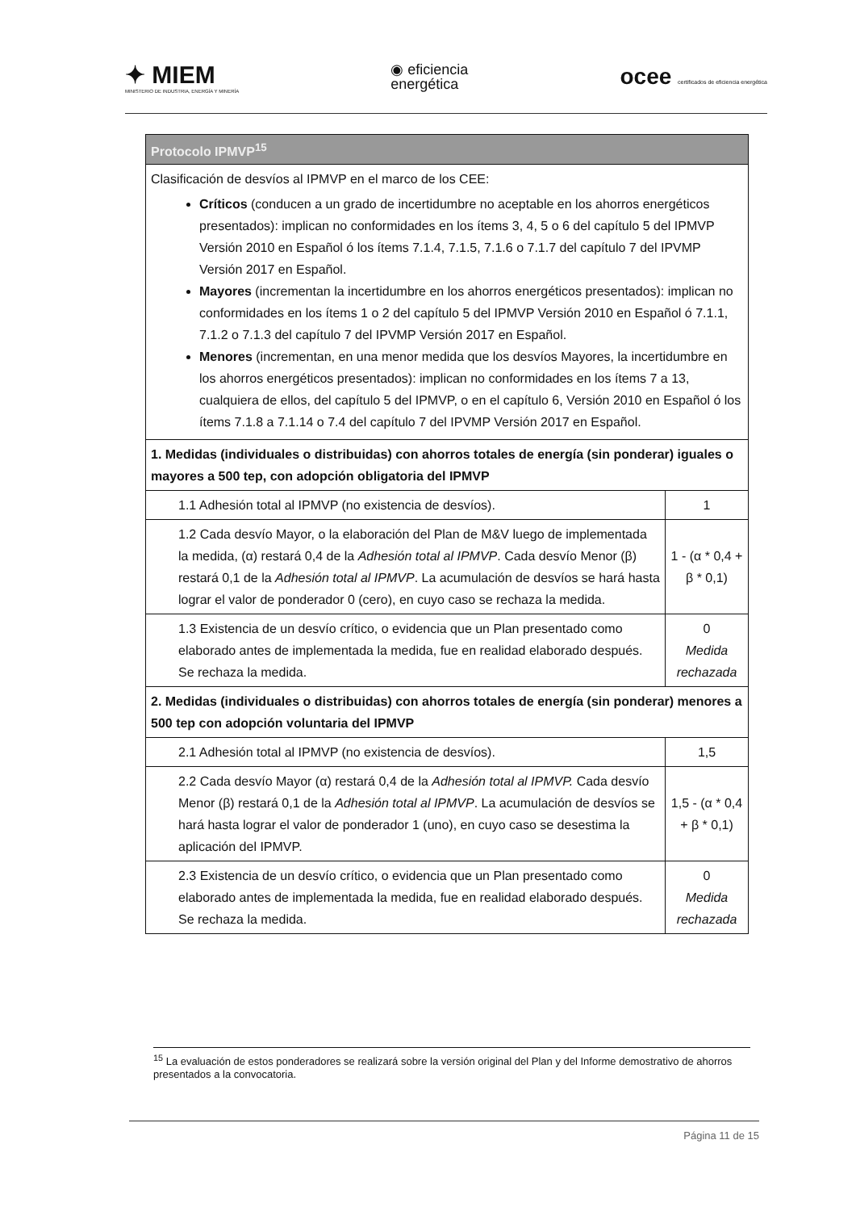✦ MIEM
MINISTERIO DE INDUSTRIA, ENERGÍA Y MINERÍA
◉ eficiencia
energética
ocee certificados de eficiencia energética
| Protocolo IPMVP<sup>15</sup> | |
| Clasificación de desvíos al IPMVP en el marco de los CEE: Críticos (conducen a un grado de incertidumbre no aceptable en los ahorros energéticos presentados): implican no conformidades en los ítems 3, 4, 5 o 6 del capítulo 5 del IPMVP Versión 2010 en Español ó los ítems 7.1.4, 7.1.5, 7.1.6 o 7.1.7 del capítulo 7 del IPVMP Versión 2017 en Español. Mayores (incrementan la incertidumbre en los ahorros energéticos presentados): implican no conformidades en los ítems 1 o 2 del capítulo 5 del IPMVP Versión 2010 en Español ó 7.1.1, 7.1.2 o 7.1.3 del capítulo 7 del IPVMP Versión 2017 en Español. Menores (incrementan, en una menor medida que los desvíos Mayores, la incertidumbre en los ahorros energéticos presentados): implican no conformidades en los ítems 7 a 13, cualquiera de ellos, del capítulo 5 del IPMVP, o en el capítulo 6, Versión 2010 en Español ó los ítems 7.1.8 a 7.1.14 o 7.4 del capítulo 7 del IPVMP Versión 2017 en Español. | |
| 1. Medidas (individuales o distribuidas) con ahorros totales de energía (sin ponderar) iguales o mayores a 500 tep, con adopción obligatoria del IPMVP | |
| 1.1 Adhesión total al IPMVP (no existencia de desvíos). | 1 |
| 1.2 Cada desvío Mayor, o la elaboración del Plan de M&V luego de implementada la medida, (α) restará 0,4 de la Adhesión total al IPMVP . Cada desvío Menor (β) restará 0,1 de la Adhesión total al IPMVP . La acumulación de desvíos se hará hasta lograr el valor de ponderador 0 (cero), en cuyo caso se rechaza la medida. | 1 - (α * 0,4 + β * 0,1) |
| 1.3 Existencia de un desvío crítico, o evidencia que un Plan presentado como elaborado antes de implementada la medida, fue en realidad elaborado después. Se rechaza la medida. | 0 Medida rechazada |
| 2. Medidas (individuales o distribuidas) con ahorros totales de energía (sin ponderar) menores a 500 tep con adopción voluntaria del IPMVP | |
| 2.1 Adhesión total al IPMVP (no existencia de desvíos). | 1,5 |
| 2.2 Cada desvío Mayor (α) restará 0,4 de la Adhesión total al IPMVP. Cada desvío Menor (β) restará 0,1 de la Adhesión total al IPMVP . La acumulación de desvíos se hará hasta lograr el valor de ponderador 1 (uno), en cuyo caso se desestima la aplicación del IPMVP. | 1,5 - (α * 0,4 + β * 0,1) |
| 2.3 Existencia de un desvío crítico, o evidencia que un Plan presentado como elaborado antes de implementada la medida, fue en realidad elaborado después. Se rechaza la medida. | 0 Medida rechazada |
<sup>15</sup> La evaluación de estos ponderadores se realizará sobre la versión original del Plan y del Informe demostrativo de ahorros presentados a la convocatoria.
Página 11 de 15